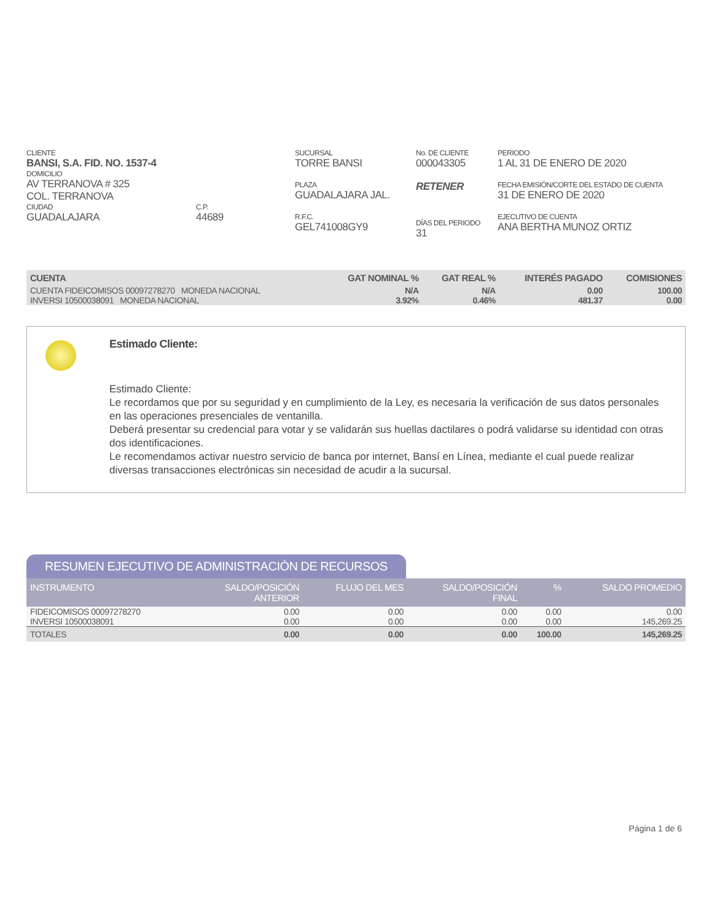CLIENTE
BANSI, S.A. FID. NO. 1537-4
DOMICILIO
AV TERRANOVA # 325
COL. TERRANOVA
CIUDAD
GUADALAJARA
C.P.
44689
SUCURSAL
TORRE BANSI
PLAZA
GUADALAJARA JAL.
R.F.C.
GEL741008GY9
No. DE CLIENTE
000043305
RETENER
DÍAS DEL PERIODO
31
PERIODO
1 AL 31 DE ENERO DE 2020
FECHA EMISIÓN/CORTE DEL ESTADO DE CUENTA
31 DE ENERO DE 2020
EJECUTIVO DE CUENTA
ANA BERTHA MUNOZ ORTIZ
| CUENTA | GAT NOMINAL % | GAT REAL % | INTERÉS PAGADO | COMISIONES |
| --- | --- | --- | --- | --- |
| CUENTA FIDEICOMISOS 00097278270 MONEDA NACIONAL | N/A | N/A | 0.00 | 100.00 |
| INVERSI 10500038091 MONEDA NACIONAL | 3.92% | 0.46% | 481.37 | 0.00 |
Estimado Cliente:
Estimado Cliente:
Le recordamos que por su seguridad y en cumplimiento de la Ley, es necesaria la verificación de sus datos personales en las operaciones presenciales de ventanilla.
Deberá presentar su credencial para votar y se validarán sus huellas dactilares o podrá validarse su identidad con otras dos identificaciones.
Le recomendamos activar nuestro servicio de banca por internet, Bansí en Línea, mediante el cual puede realizar diversas transacciones electrónicas sin necesidad de acudir a la sucursal.
RESUMEN EJECUTIVO DE ADMINISTRACIÓN DE RECURSOS
| INSTRUMENTO | SALDO/POSICIÓN ANTERIOR | FLUJO DEL MES | SALDO/POSICIÓN FINAL | % | SALDO PROMEDIO |
| --- | --- | --- | --- | --- | --- |
| FIDEICOMISOS 00097278270 | 0.00 | 0.00 | 0.00 | 0.00 | 0.00 |
| INVERSI 10500038091 | 0.00 | 0.00 | 0.00 | 0.00 | 145,269.25 |
| TOTALES | 0.00 | 0.00 | 0.00 | 100.00 | 145,269.25 |
Página 1 de 6